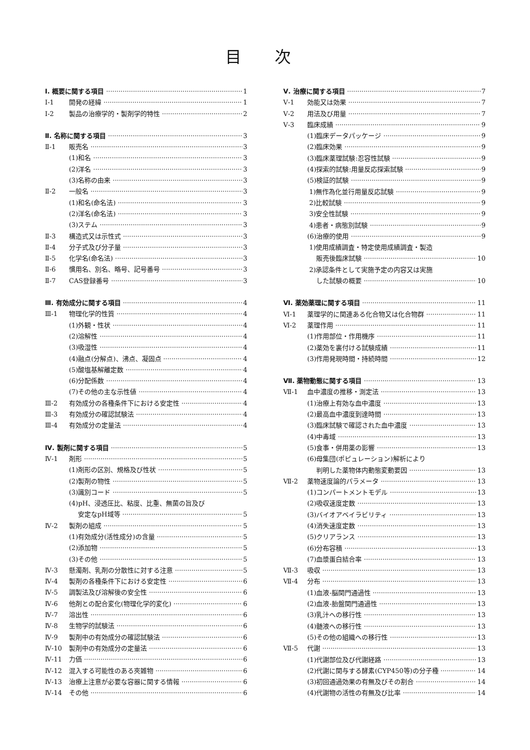目 次
Ⅰ. 概要に関する項目 1
Ⅰ-1 開発の経緯 1
Ⅰ-2 製品の治療学的・製剤学的特性 2
Ⅱ. 名称に関する項目 3
Ⅱ-1 販売名 3
(1)和名 3
(2)洋名 3
(3)名称の由来 3
Ⅱ-2 一般名 3
(1)和名(命名法) 3
(2)洋名(命名法) 3
(3)ステム 3
Ⅱ-3 構造式又は示性式 3
Ⅱ-4 分子式及び分子量 3
Ⅱ-5 化学名(命名法) 3
Ⅱ-6 慣用名、別名、略号、記号番号 3
Ⅱ-7 CAS登録番号 3
Ⅲ. 有効成分に関する項目 4
Ⅲ-1 物理化学的性質 4
(1)外観・性状 4
(2)溶解性 4
(3)吸湿性 4
(4)融点(分解点)、沸点、凝固点 4
(5)酸塩基解離定数 4
(6)分配係数 4
(7)その他の主な示性値 4
Ⅲ-2 有効成分の各種条件下における安定性 4
Ⅲ-3 有効成分の確認試験法 4
Ⅲ-4 有効成分の定量法 4
Ⅳ. 製剤に関する項目 5
Ⅳ-1 剤形 5
(1)剤形の区別、規格及び性状 5
(2)製剤の物性 5
(3)識別コード 5
(4)pH、浸透圧比、粘度、比重、無菌の旨及び
安定なpH域等 5
Ⅳ-2 製剤の組成 5
(1)有効成分(活性成分)の含量 5
(2)添加物 5
(3)その他 5
Ⅳ-3 懸濁剤、乳剤の分散性に対する注意 5
Ⅳ-4 製剤の各種条件下における安定性 6
Ⅳ-5 調製法及び溶解後の安全性 6
Ⅳ-6 他剤との配合変化(物理化学的変化) 6
Ⅳ-7 溶出性 6
Ⅳ-8 生物学的試験法 6
Ⅳ-9 製剤中の有効成分の確認試験法 6
Ⅳ-10 製剤中の有効成分の定量法 6
Ⅳ-11 力価 6
Ⅳ-12 混入する可能性のある夾雑物 6
Ⅳ-13 治療上注意が必要な容器に関する情報 6
Ⅳ-14 その他 6
Ⅴ. 治療に関する項目 7
Ⅴ-1 効能又は効果 7
Ⅴ-2 用法及び用量 7
Ⅴ-3 臨床成績 9
(1)臨床データパッケージ 9
(2)臨床効果 9
(3)臨床薬理試験:忍容性試験 9
(4)探索的試験:用量反応探索試験 9
(5)検証的試験 9
1)無作為化並行用量反応試験 9
2)比較試験 9
3)安全性試験 9
4)患者・病態別試験 9
(6)治療的使用 9
1)使用成績調査・特定使用成績調査・製造
販売後臨床試験 10
2)承認条件として実施予定の内容又は実施
した試験の概要 10
Ⅵ. 薬効薬理に関する項目 11
Ⅵ-1 薬理学的に関連ある化合物又は化合物群 11
Ⅵ-2 薬理作用 11
(1)作用部位・作用機序 11
(2)薬効を裏付ける試験成績 11
(3)作用発現時間・持続時間 12
Ⅶ. 薬物動態に関する項目 13
Ⅶ-1 血中濃度の推移・測定法 13
(1)治療上有効な血中濃度 13
(2)最高血中濃度到達時間 13
(3)臨床試験で確認された血中濃度 13
(4)中毒域 13
(5)食事・併用薬の影響 13
(6)母集団(ポピュレーション)解析により
判明した薬物体内動態変動要因 13
Ⅶ-2 薬物速度論的パラメータ 13
(1)コンパートメントモデル 13
(2)吸収速度定数 13
(3)バイオアベイラビリティ 13
(4)消失速度定数 13
(5)クリアランス 13
(6)分布容積 13
(7)血漿蛋白結合率 13
Ⅶ-3 吸収 13
Ⅶ-4 分布 13
(1)血液-脳関門通過性 13
(2)血液-胎盤関門通過性 13
(3)乳汁への移行性 13
(4)髄液への移行性 13
(5)その他の組織への移行性 13
Ⅶ-5 代謝 13
(1)代謝部位及び代謝経路 13
(2)代謝に関与する酵素(CYP450等)の分子種 14
(3)初回通過効果の有無及びその割合 14
(4)代謝物の活性の有無及び比率 14